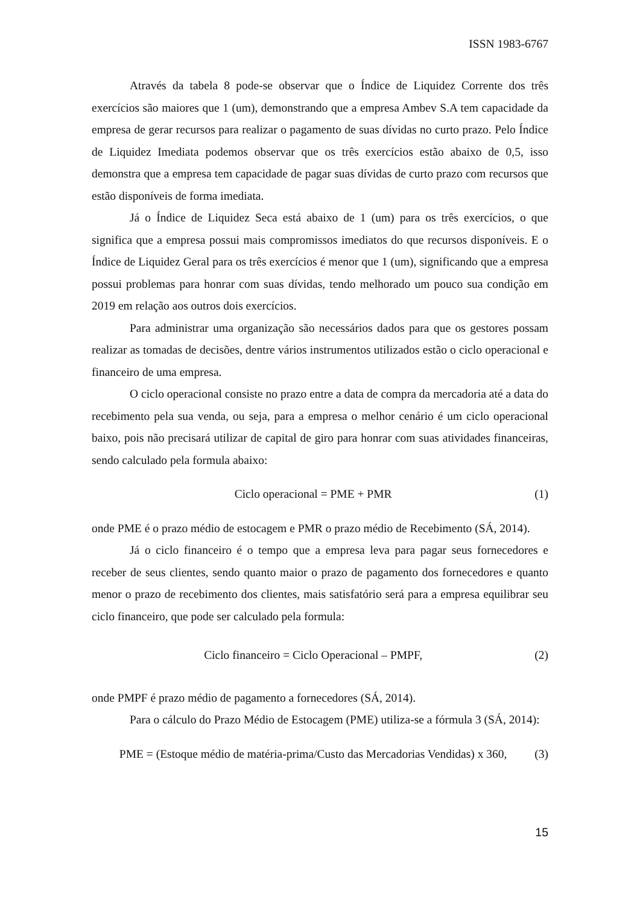ISSN 1983-6767
Através da tabela 8 pode-se observar que o Índice de Liquidez Corrente dos três exercícios são maiores que 1 (um), demonstrando que a empresa Ambev S.A tem capacidade da empresa de gerar recursos para realizar o pagamento de suas dívidas no curto prazo. Pelo Índice de Liquidez Imediata podemos observar que os três exercícios estão abaixo de 0,5, isso demonstra que a empresa tem capacidade de pagar suas dívidas de curto prazo com recursos que estão disponíveis de forma imediata.
Já o Índice de Liquidez Seca está abaixo de 1 (um) para os três exercícios, o que significa que a empresa possui mais compromissos imediatos do que recursos disponíveis. E o Índice de Liquidez Geral para os três exercícios é menor que 1 (um), significando que a empresa possui problemas para honrar com suas dívidas, tendo melhorado um pouco sua condição em 2019 em relação aos outros dois exercícios.
Para administrar uma organização são necessários dados para que os gestores possam realizar as tomadas de decisões, dentre vários instrumentos utilizados estão o ciclo operacional e financeiro de uma empresa.
O ciclo operacional consiste no prazo entre a data de compra da mercadoria até a data do recebimento pela sua venda, ou seja, para a empresa o melhor cenário é um ciclo operacional baixo, pois não precisará utilizar de capital de giro para honrar com suas atividades financeiras, sendo calculado pela formula abaixo:
Ciclo operacional = PME + PMR (1)
onde PME é o prazo médio de estocagem e PMR o prazo médio de Recebimento (SÁ, 2014).
Já o ciclo financeiro é o tempo que a empresa leva para pagar seus fornecedores e receber de seus clientes, sendo quanto maior o prazo de pagamento dos fornecedores e quanto menor o prazo de recebimento dos clientes, mais satisfatório será para a empresa equilibrar seu ciclo financeiro, que pode ser calculado pela formula:
Ciclo financeiro = Ciclo Operacional – PMPF, (2)
onde PMPF é prazo médio de pagamento a fornecedores (SÁ, 2014).
Para o cálculo do Prazo Médio de Estocagem (PME) utiliza-se a fórmula 3 (SÁ, 2014):
PME = (Estoque médio de matéria-prima/Custo das Mercadorias Vendidas) x 360, (3)
15